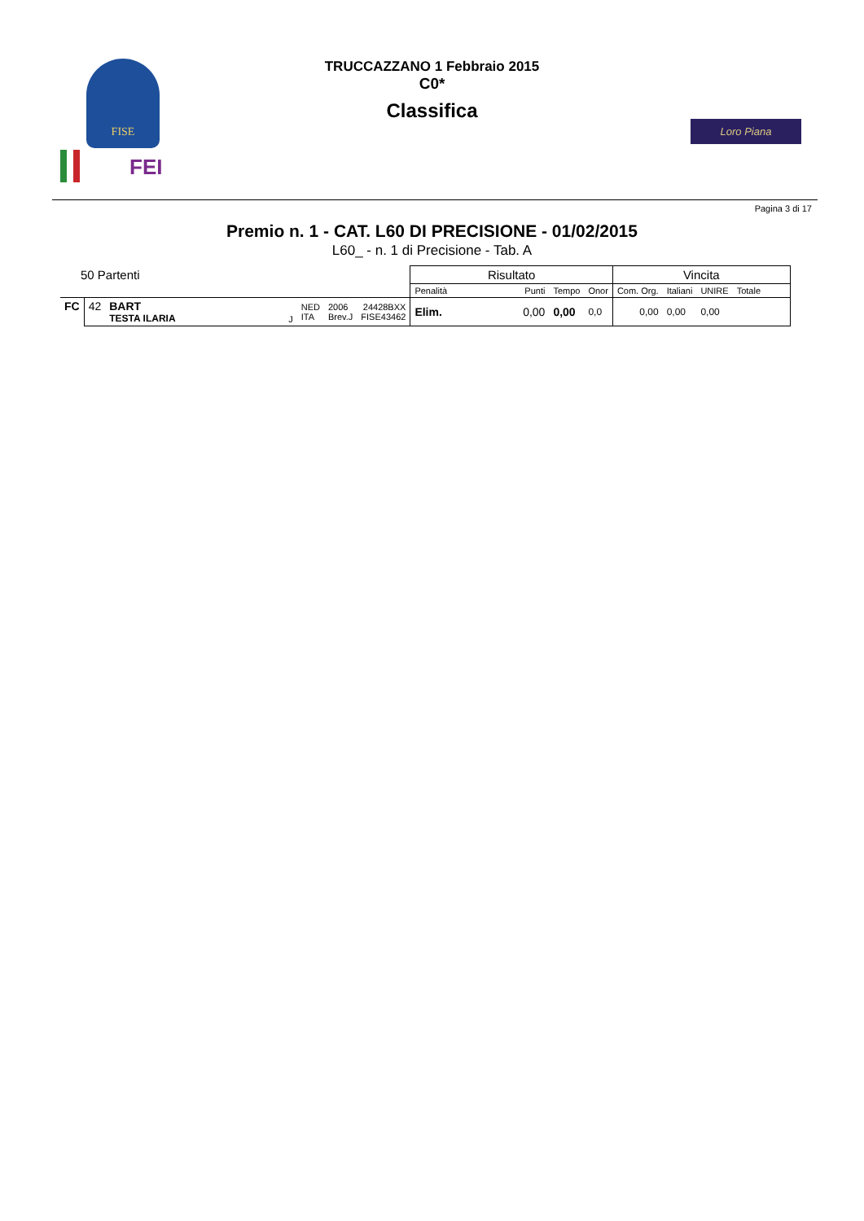FISE
FEI
TRUCCAZZANO 1 Febbraio 2015
C0*
Classifica
Loro Piana
Pagina 3 di 17
Premio n. 1 - CAT. L60 DI PRECISIONE - 01/02/2015
L60_ - n. 1 di Precisione - Tab. A
| 50 Partenti | | | | | | | Risultato | | | | Vincita | | | |
| | | | | | | | Penalità | Punti | Tempo | Onor | Com. Org. | Italiani | UNIRE | Totale |
| FC | 42 | BART TESTA ILARIA | J | NED ITA | 2006 Brev.J | 24428BXX FISE43462 | Elim. | 0,00 | 0,00 | 0,0 | 0,00 | 0,00 | 0,00 | |